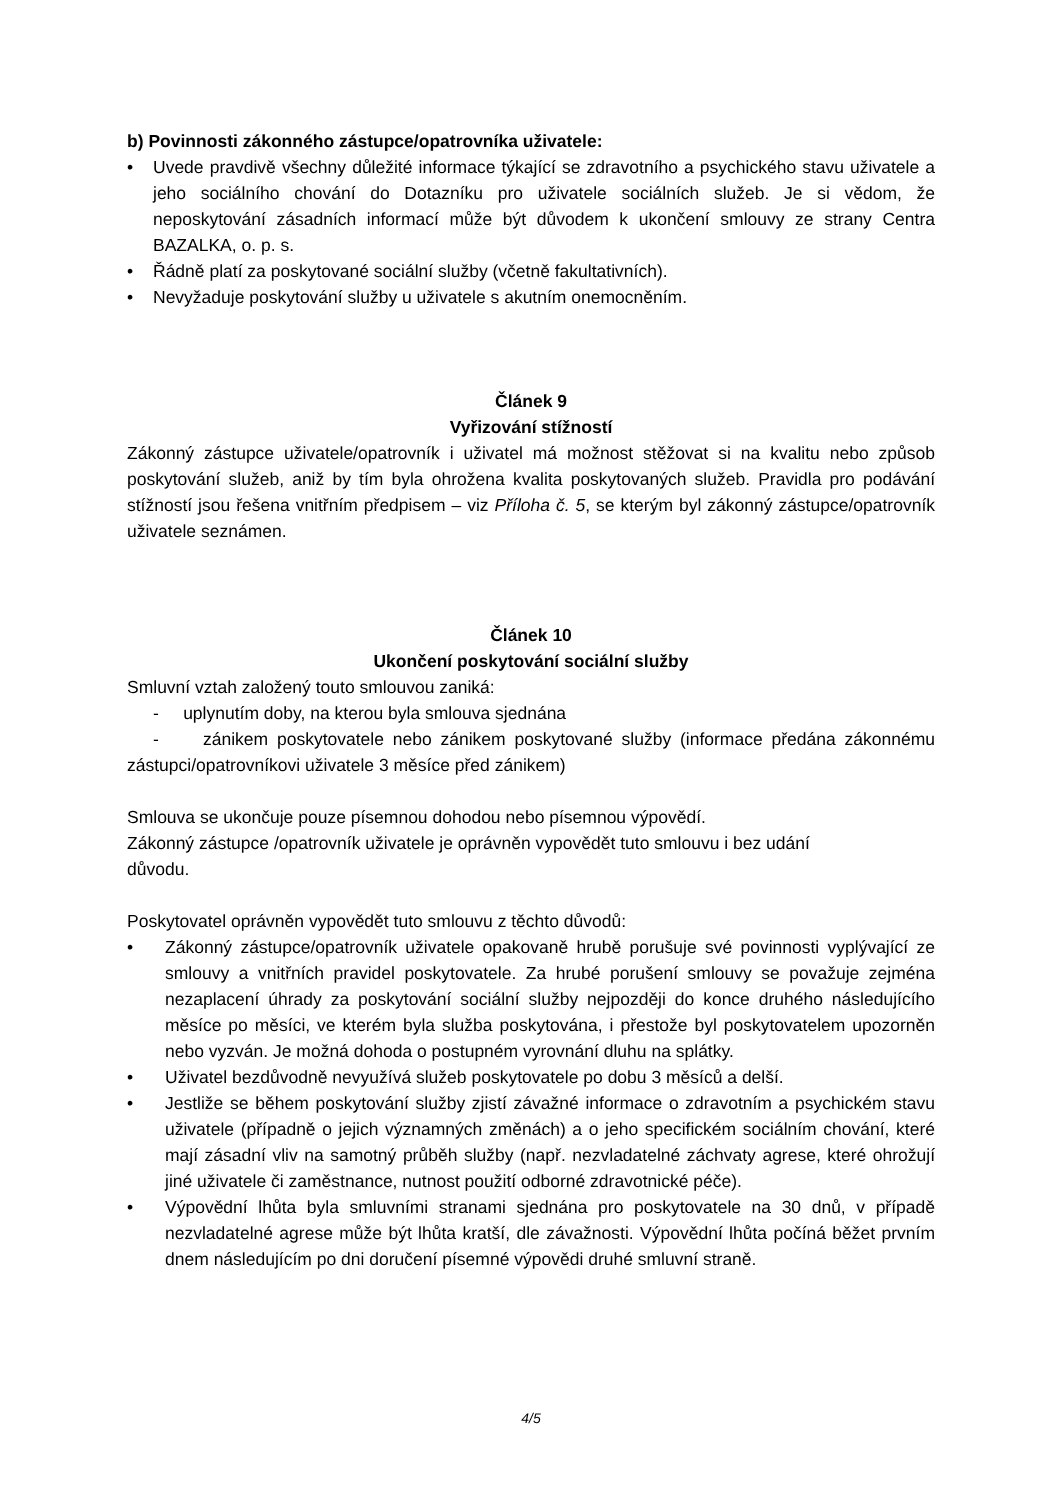b) Povinnosti zákonného zástupce/opatrovníka uživatele:
• Uvede pravdivě všechny důležité informace týkající se zdravotního a psychického stavu uživatele a jeho sociálního chování do Dotazníku pro uživatele sociálních služeb. Je si vědom, že neposkytování zásadních informací může být důvodem k ukončení smlouvy ze strany Centra BAZALKA, o. p. s.
• Řádně platí za poskytované sociální služby (včetně fakultativních).
• Nevyžaduje poskytování služby u uživatele s akutním onemocněním.
Článek 9
Vyřizování stížností
Zákonný zástupce uživatele/opatrovník i uživatel má možnost stěžovat si na kvalitu nebo způsob poskytování služeb, aniž by tím byla ohrožena kvalita poskytovaných služeb. Pravidla pro podávání stížností jsou řešena vnitřním předpisem – viz Příloha č. 5, se kterým byl zákonný zástupce/opatrovník uživatele seznámen.
Článek 10
Ukončení poskytování sociální služby
Smluvní vztah založený touto smlouvou zaniká:
- uplynutím doby, na kterou byla smlouva sjednána
- zánikem poskytovatele nebo zánikem poskytované služby (informace předána zákonnému zástupci/opatrovníkovi uživatele 3 měsíce před zánikem)
Smlouva se ukončuje pouze písemnou dohodou nebo písemnou výpovědí.
Zákonný zástupce /opatrovník uživatele je oprávněn vypovědět tuto smlouvu i bez udání
důvodu.
Poskytovatel oprávněn vypovědět tuto smlouvu z těchto důvodů:
• Zákonný zástupce/opatrovník uživatele opakovaně hrubě porušuje své povinnosti vyplývající ze smlouvy a vnitřních pravidel poskytovatele. Za hrubé porušení smlouvy se považuje zejména nezaplacení úhrady za poskytování sociální služby nejpozději do konce druhého následujícího měsíce po měsíci, ve kterém byla služba poskytována, i přestože byl poskytovatelem upozorněn nebo vyzván. Je možná dohoda o postupném vyrovnání dluhu na splátky.
• Uživatel bezdůvodně nevyužívá služeb poskytovatele po dobu 3 měsíců a delší.
• Jestliže se během poskytování služby zjistí závažné informace o zdravotním a psychickém stavu uživatele (případně o jejich významných změnách) a o jeho specifickém sociálním chování, které mají zásadní vliv na samotný průběh služby (např. nezvladatelné záchvaty agrese, které ohrožují jiné uživatele či zaměstnance, nutnost použití odborné zdravotnické péče).
• Výpovědní lhůta byla smluvními stranami sjednána pro poskytovatele na 30 dnů, v případě nezvladatelné agrese může být lhůta kratší, dle závažnosti. Výpovědní lhůta počíná běžet prvním dnem následujícím po dni doručení písemné výpovědi druhé smluvní straně.
4/5